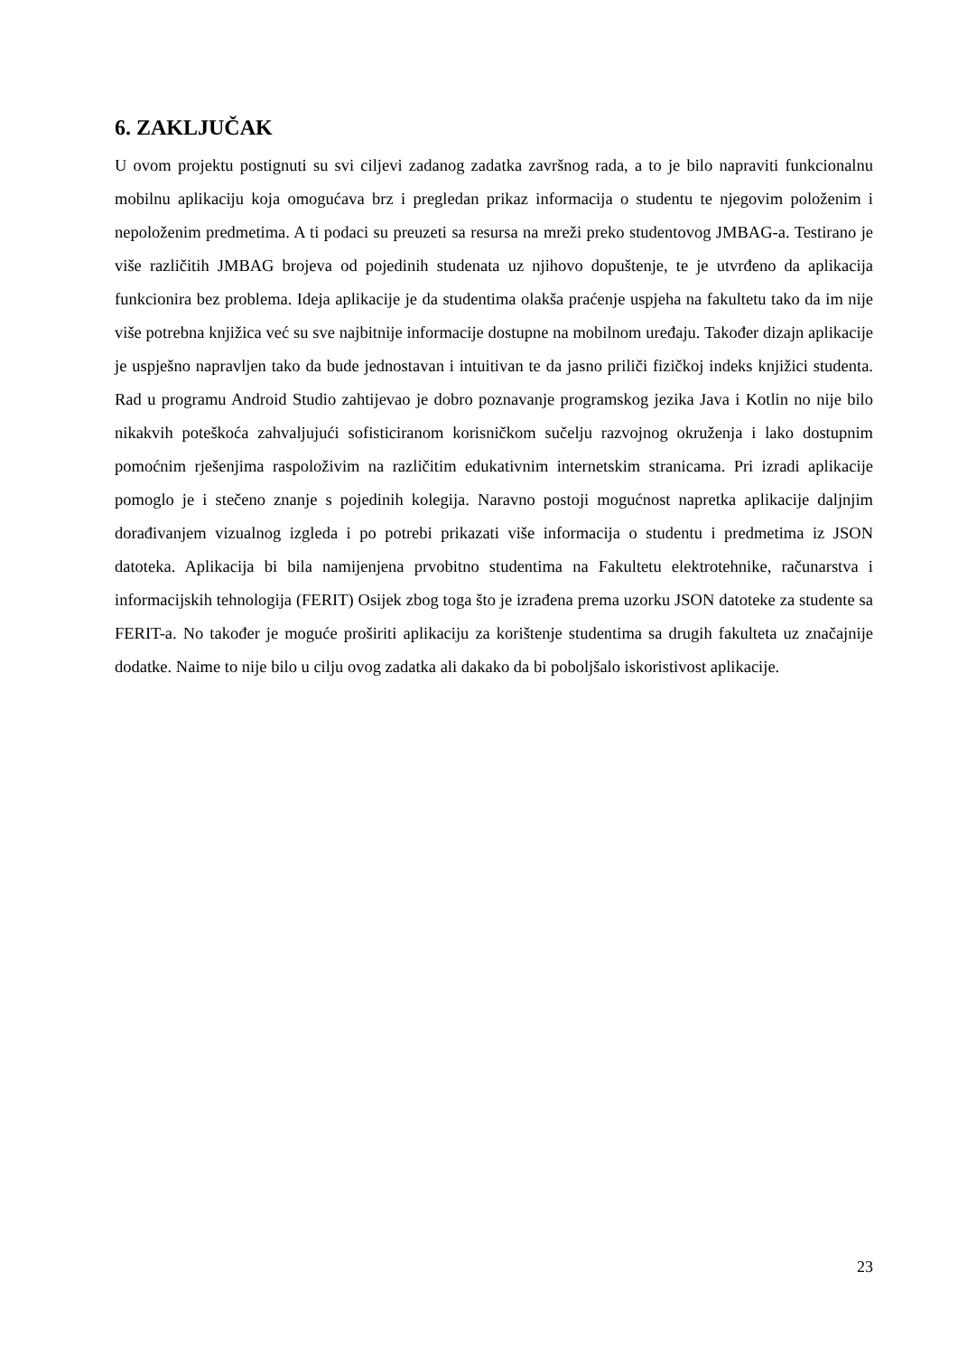6. ZAKLJUČAK
U ovom projektu postignuti su svi ciljevi zadanog zadatka završnog rada, a to je bilo napraviti funkcionalnu mobilnu aplikaciju koja omogućava brz i pregledan prikaz informacija o studentu te njegovim položenim i nepoloženim predmetima. A ti podaci su preuzeti sa resursa na mreži preko studentovog JMBAG-a. Testirano je više različitih JMBAG brojeva od pojedinih studenata uz njihovo dopuštenje, te je utvrđeno da aplikacija funkcionira bez problema. Ideja aplikacije je da studentima olakša praćenje uspjeha na fakultetu tako da im nije više potrebna knjižica već su sve najbitnije informacije dostupne na mobilnom uređaju. Također dizajn aplikacije je uspješno napravljen tako da bude jednostavan i intuitivan te da jasno priliči fizičkoj indeks knjižici studenta. Rad u programu Android Studio zahtijevao je dobro poznavanje programskog jezika Java i Kotlin no nije bilo nikakvih poteškoća zahvaljujući sofisticiranom korisničkom sučelju razvojnog okruženja i lako dostupnim pomoćnim rješenjima raspoloživim na različitim edukativnim internetskim stranicama. Pri izradi aplikacije pomoglo je i stečeno znanje s pojedinih kolegija. Naravno postoji mogućnost napretka aplikacije daljnjim dorađivanjem vizualnog izgleda i po potrebi prikazati više informacija o studentu i predmetima iz JSON datoteka. Aplikacija bi bila namijenjena prvobitno studentima na Fakultetu elektrotehnike, računarstva i informacijskih tehnologija (FERIT) Osijek zbog toga što je izrađena prema uzorku JSON datoteke za studente sa FERIT-a. No također je moguće proširiti aplikaciju za korištenje studentima sa drugih fakulteta uz značajnije dodatke. Naime to nije bilo u cilju ovog zadatka ali dakako da bi poboljšalo iskoristivost aplikacije.
23